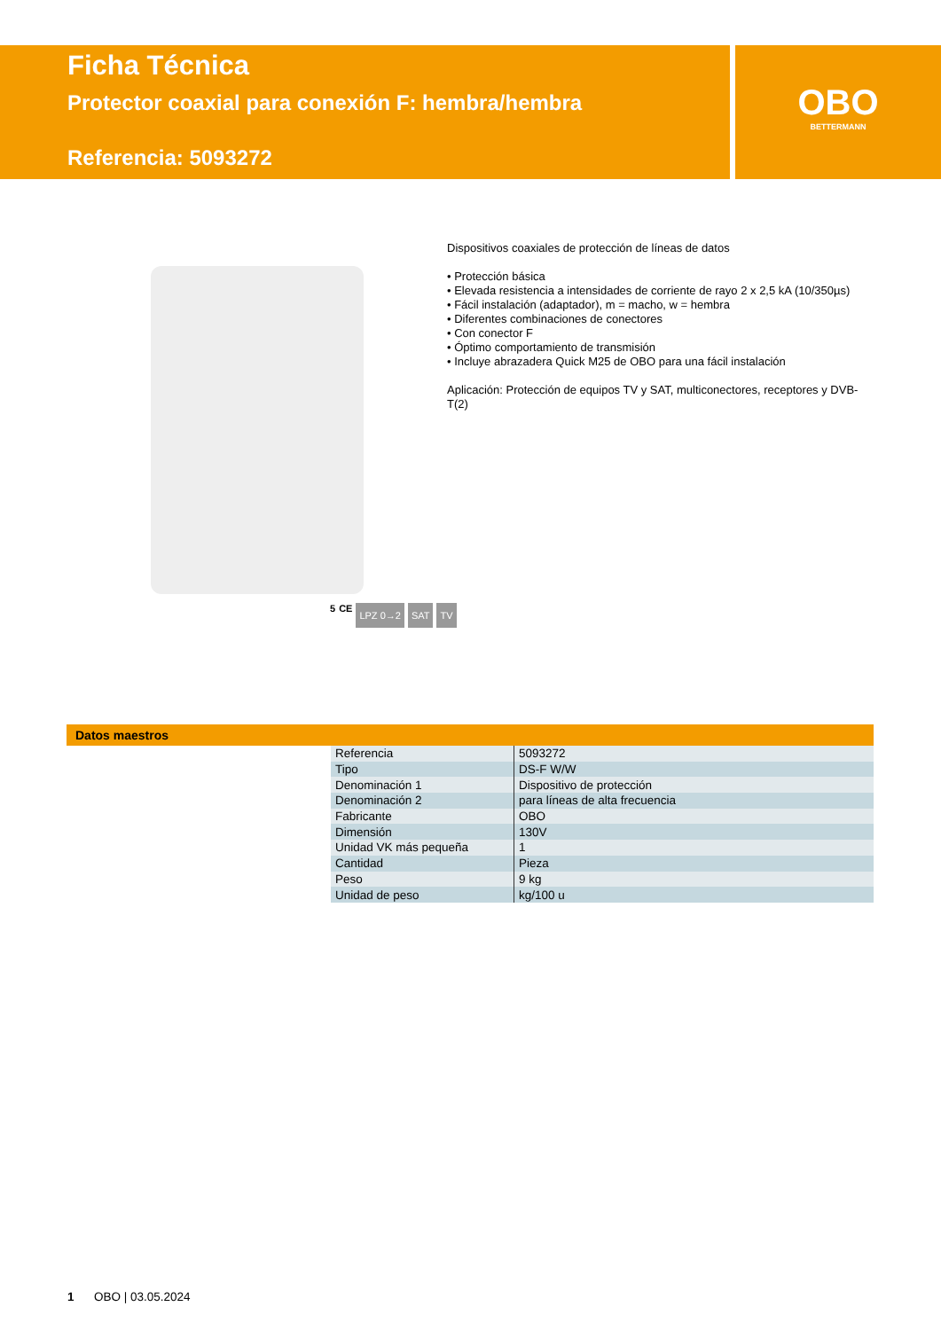Ficha Técnica
Protector coaxial para conexión F: hembra/hembra
Referencia: 5093272
OBO
BETTERMANN
Dispositivos coaxiales de protección de líneas de datos
• Protección básica
• Elevada resistencia a intensidades de corriente de rayo 2 x 2,5 kA (10/350µs)
• Fácil instalación (adaptador), m = macho, w = hembra
• Diferentes combinaciones de conectores
• Con conector F
• Óptimo comportamiento de transmisión
• Incluye abrazadera Quick M25 de OBO para una fácil instalación
Aplicación: Protección de equipos TV y SAT, multiconectores, receptores y DVB-T(2)
5 CE LPZ 0→2 SAT TV
Datos maestros
| Referencia | 5093272 |
| Tipo | DS-F W/W |
| Denominación 1 | Dispositivo de protección |
| Denominación 2 | para líneas de alta frecuencia |
| Fabricante | OBO |
| Dimensión | 130V |
| Unidad VK más pequeña | 1 |
| Cantidad | Pieza |
| Peso | 9 kg |
| Unidad de peso | kg/100 u |
1 OBO | 03.05.2024